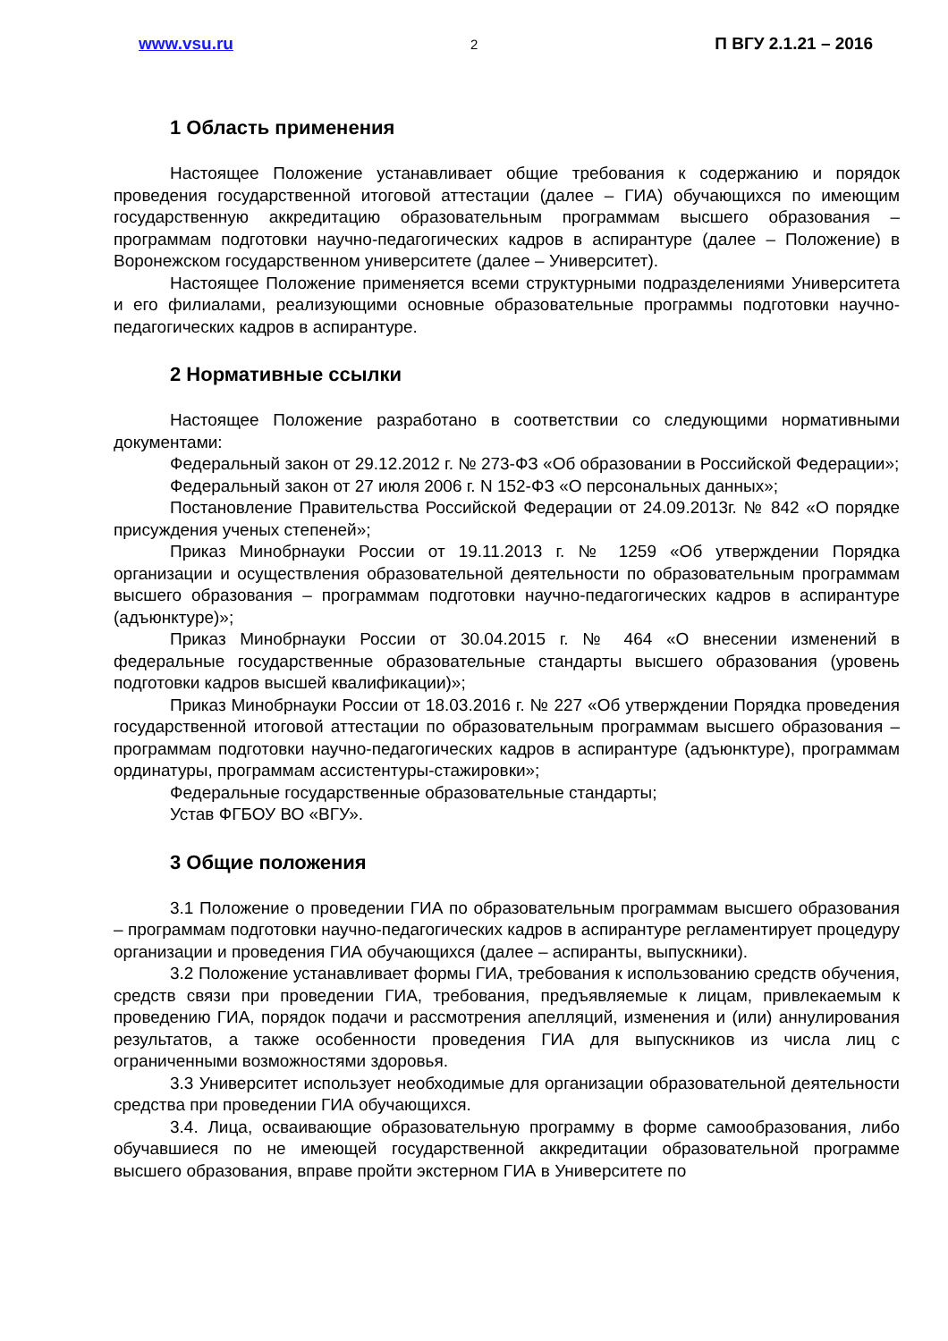www.vsu.ru 2 П ВГУ 2.1.21 – 2016
1 Область применения
Настоящее Положение устанавливает общие требования к содержанию и порядок проведения государственной итоговой аттестации (далее – ГИА) обучающихся по имеющим государственную аккредитацию образовательным программам высшего образования – программам подготовки научно-педагогических кадров в аспирантуре (далее – Положение) в Воронежском государственном университете (далее – Университет).
Настоящее Положение применяется всеми структурными подразделениями Университета и его филиалами, реализующими основные образовательные программы подготовки научно-педагогических кадров в аспирантуре.
2 Нормативные ссылки
Настоящее Положение разработано в соответствии со следующими нормативными документами:
Федеральный закон от 29.12.2012 г. № 273-ФЗ «Об образовании в Российской Федерации»;
Федеральный закон от 27 июля 2006 г. N 152-ФЗ «О персональных данных»;
Постановление Правительства Российской Федерации от 24.09.2013г. № 842 «О порядке присуждения ученых степеней»;
Приказ Минобрнауки России от 19.11.2013 г. № 1259 «Об утверждении Порядка организации и осуществления образовательной деятельности по образовательным программам высшего образования – программам подготовки научно-педагогических кадров в аспирантуре (адъюнктуре)»;
Приказ Минобрнауки России от 30.04.2015 г. № 464 «О внесении изменений в федеральные государственные образовательные стандарты высшего образования (уровень подготовки кадров высшей квалификации)»;
Приказ Минобрнауки России от 18.03.2016 г. № 227 «Об утверждении Порядка проведения государственной итоговой аттестации по образовательным программам высшего образования – программам подготовки научно-педагогических кадров в аспирантуре (адъюнктуре), программам ординатуры, программам ассистентуры-стажировки»;
Федеральные государственные образовательные стандарты;
Устав ФГБОУ ВО «ВГУ».
3 Общие положения
3.1 Положение о проведении ГИА по образовательным программам высшего образования – программам подготовки научно-педагогических кадров в аспирантуре регламентирует процедуру организации и проведения ГИА обучающихся (далее – аспиранты, выпускники).
3.2 Положение устанавливает формы ГИА, требования к использованию средств обучения, средств связи при проведении ГИА, требования, предъявляемые к лицам, привлекаемым к проведению ГИА, порядок подачи и рассмотрения апелляций, изменения и (или) аннулирования результатов, а также особенности проведения ГИА для выпускников из числа лиц с ограниченными возможностями здоровья.
3.3 Университет использует необходимые для организации образовательной деятельности средства при проведении ГИА обучающихся.
3.4. Лица, осваивающие образовательную программу в форме самообразования, либо обучавшиеся по не имеющей государственной аккредитации образовательной программе высшего образования, вправе пройти экстерном ГИА в Университете по